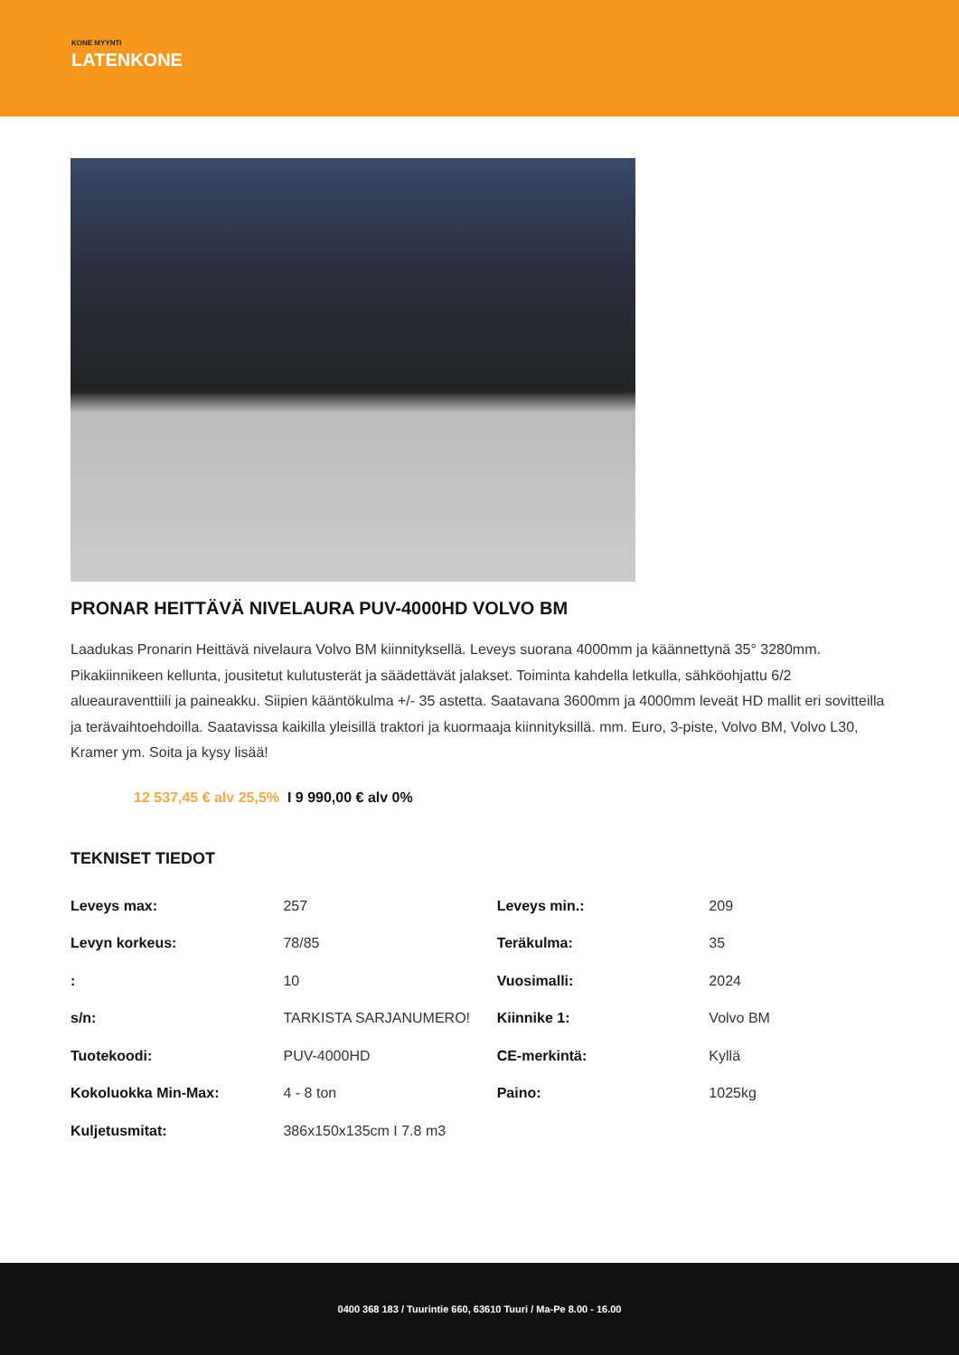KONE MYYNTI
LATENKONE
PRONAR HEITTÄVÄ NIVELAURA PUV-4000HD VOLVO BM
Laadukas Pronarin Heittävä nivelaura Volvo BM kiinnityksellä. Leveys suorana 4000mm ja käännettynä 35° 3280mm. Pikakiinnikeen kellunta, jousitetut kulutusterät ja säädettävät jalakset. Toiminta kahdella letkulla, sähköohjattu 6/2 alueauraventtiili ja paineakku. Siipien kääntökulma +/- 35 astetta. Saatavana 3600mm ja 4000mm leveät HD mallit eri sovitteilla ja terävaihtoehdoilla. Saatavissa kaikilla yleisillä traktori ja kuormaaja kiinnityksillä. mm. Euro, 3-piste, Volvo BM, Volvo L30, Kramer ym. Soita ja kysy lisää!
12 537,45 € alv 25,5% I 9 990,00 € alv 0%
TEKNISET TIEDOT
| Leveys max: | 257 | Leveys min.: | 209 |
| Levyn korkeus: | 78/85 | Teräkulma: | 35 |
| : | 10 | Vuosimalli: | 2024 |
| s/n: | TARKISTA SARJANUMERO! | Kiinnike 1: | Volvo BM |
| Tuotekoodi: | PUV-4000HD | CE-merkintä: | Kyllä |
| Kokoluokka Min-Max: | 4 - 8 ton | Paino: | 1025kg |
| Kuljetusmitat: | 386x150x135cm I 7.8 m3 | | |
0400 368 183 / Tuurintie 660, 63610 Tuuri / Ma-Pe 8.00 - 16.00